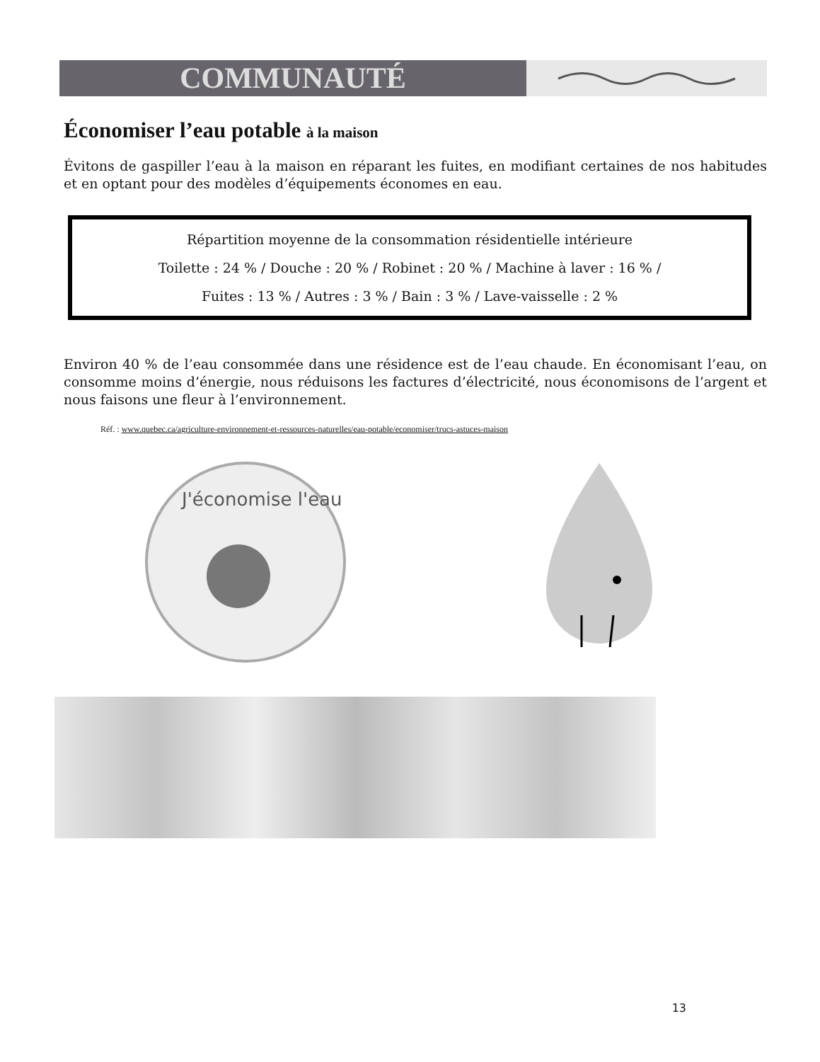COMMUNAUTÉ
Économiser l’eau potable à la maison
Évitons de gaspiller l’eau à la maison en réparant les fuites, en modifiant certaines de nos habitudes et en optant pour des modèles d’équipements économes en eau.
Répartition moyenne de la consommation résidentielle intérieure
Toilette : 24 % / Douche : 20 % / Robinet : 20 % / Machine à laver : 16 % /
Fuites : 13 % / Autres : 3 % / Bain : 3 % / Lave-vaisselle : 2 %
Environ 40 % de l’eau consommée dans une résidence est de l’eau chaude. En économisant l’eau, on consomme moins d’énergie, nous réduisons les factures d’électricité, nous économisons de l’argent et nous faisons une fleur à l’environnement.
Réf. : www.quebec.ca/agriculture-environnement-et-ressources-naturelles/eau-potable/economiser/trucs-astuces-maison
J'économise l'eau
13